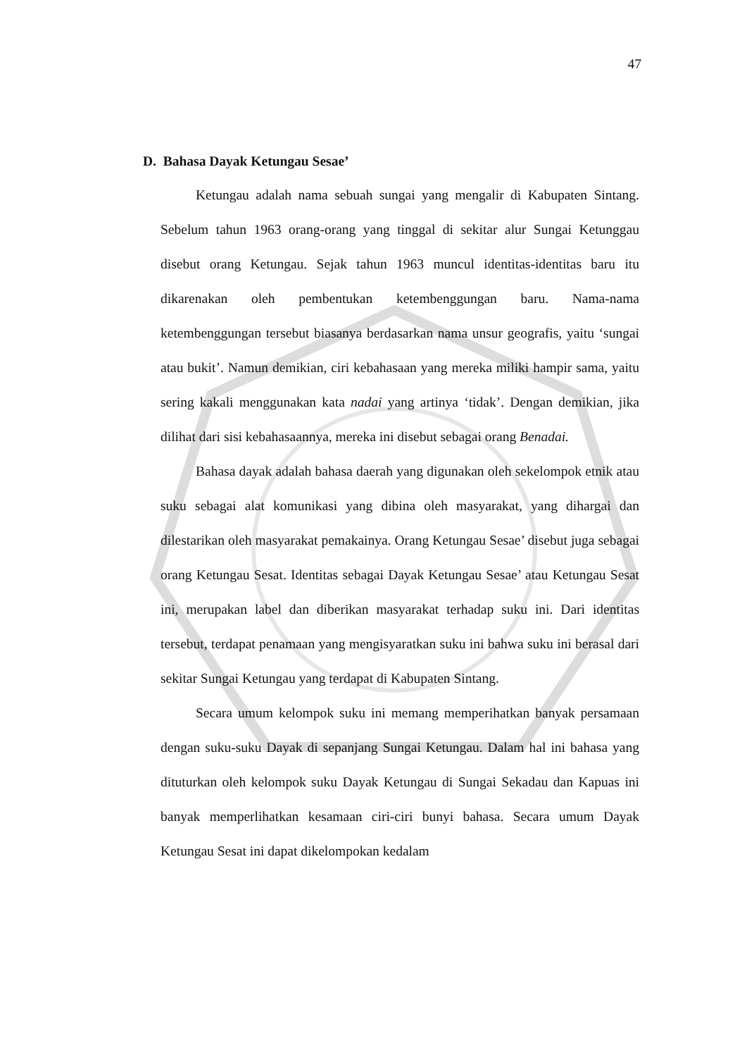47
D. Bahasa Dayak Ketungau Sesae’
Ketungau adalah nama sebuah sungai yang mengalir di Kabupaten Sintang. Sebelum tahun 1963 orang-orang yang tinggal di sekitar alur Sungai Ketunggau disebut orang Ketungau. Sejak tahun 1963 muncul identitas-identitas baru itu dikarenakan oleh pembentukan ketembenggungan baru. Nama-nama ketembenggungan tersebut biasanya berdasarkan nama unsur geografis, yaitu ‘sungai atau bukit’. Namun demikian, ciri kebahasaan yang mereka miliki hampir sama, yaitu sering kakali menggunakan kata nadai yang artinya ‘tidak’. Dengan demikian, jika dilihat dari sisi kebahasaannya, mereka ini disebut sebagai orang Benadai.
Bahasa dayak adalah bahasa daerah yang digunakan oleh sekelompok etnik atau suku sebagai alat komunikasi yang dibina oleh masyarakat, yang dihargai dan dilestarikan oleh masyarakat pemakainya. Orang Ketungau Sesae’ disebut juga sebagai orang Ketungau Sesat. Identitas sebagai Dayak Ketungau Sesae’ atau Ketungau Sesat ini, merupakan label dan diberikan masyarakat terhadap suku ini. Dari identitas tersebut, terdapat penamaan yang mengisyaratkan suku ini bahwa suku ini berasal dari sekitar Sungai Ketungau yang terdapat di Kabupaten Sintang.
Secara umum kelompok suku ini memang memperihatkan banyak persamaan dengan suku-suku Dayak di sepanjang Sungai Ketungau. Dalam hal ini bahasa yang dituturkan oleh kelompok suku Dayak Ketungau di Sungai Sekadau dan Kapuas ini banyak memperlihatkan kesamaan ciri-ciri bunyi bahasa. Secara umum Dayak Ketungau Sesat ini dapat dikelompokan kedalam